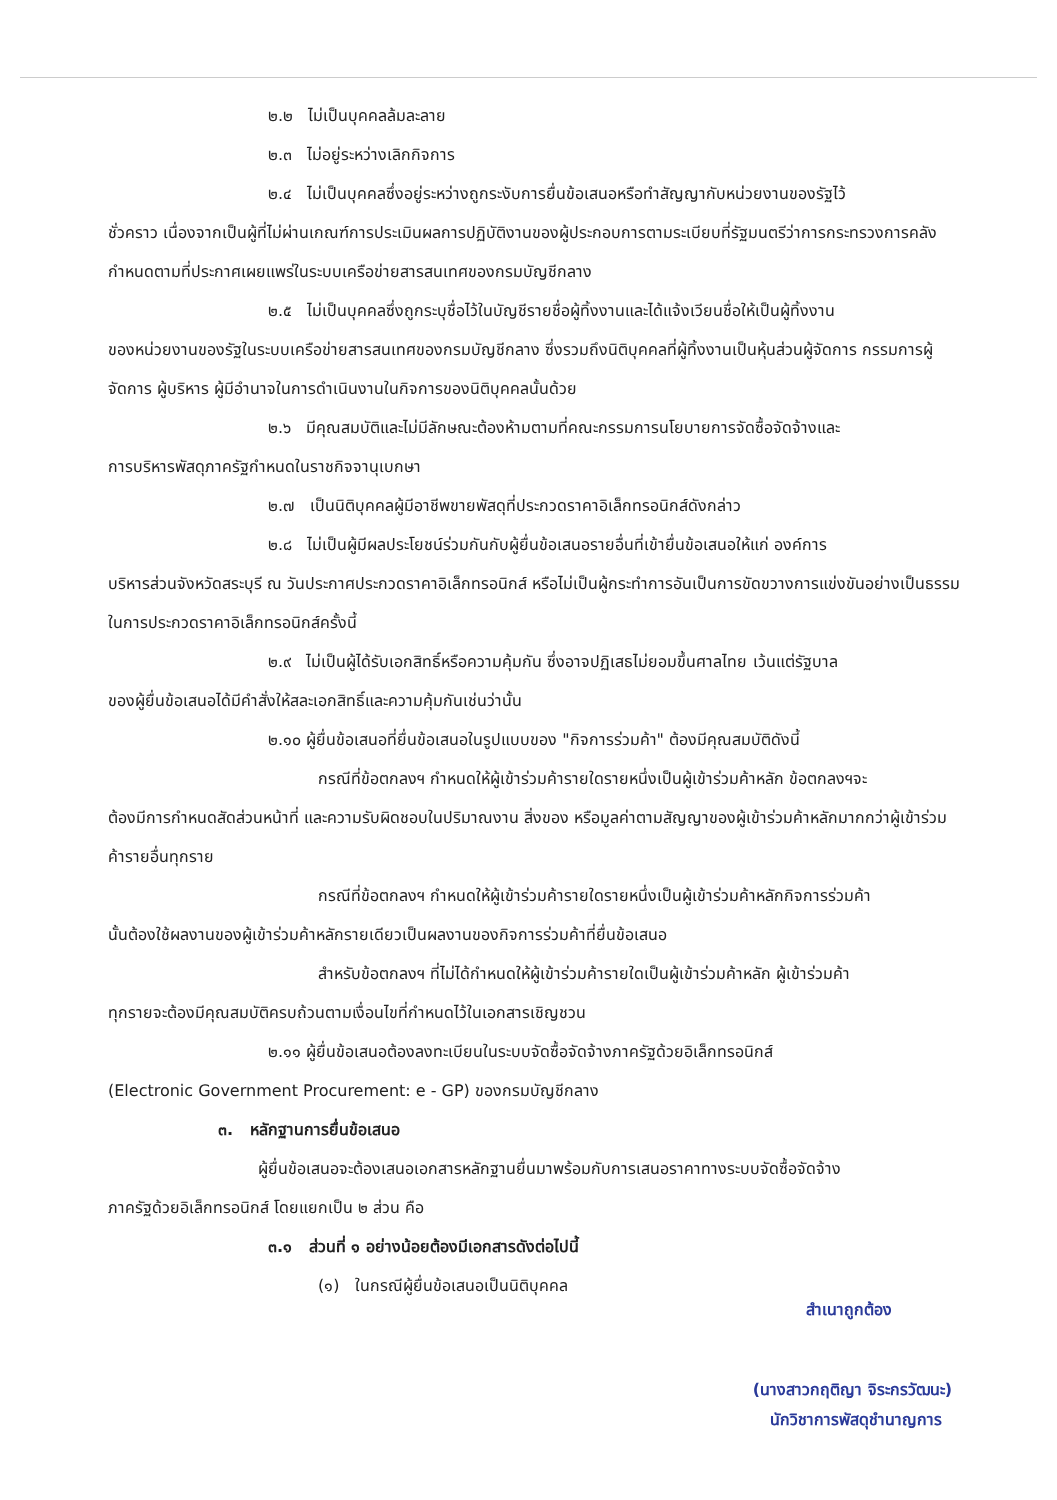๒.๒ ไม่เป็นบุคคลล้มละลาย
๒.๓ ไม่อยู่ระหว่างเลิกกิจการ
๒.๔ ไม่เป็นบุคคลซึ่งอยู่ระหว่างถูกระงับการยื่นข้อเสนอหรือทำสัญญากับหน่วยงานของรัฐไว้
ชั่วคราว เนื่องจากเป็นผู้ที่ไม่ผ่านเกณฑ์การประเมินผลการปฏิบัติงานของผู้ประกอบการตามระเบียบที่รัฐมนตรีว่าการกระทรวงการคลังกำหนดตามที่ประกาศเผยแพร่ในระบบเครือข่ายสารสนเทศของกรมบัญชีกลาง
๒.๕ ไม่เป็นบุคคลซึ่งถูกระบุชื่อไว้ในบัญชีรายชื่อผู้ทิ้งงานและได้แจ้งเวียนชื่อให้เป็นผู้ทิ้งงาน
ของหน่วยงานของรัฐในระบบเครือข่ายสารสนเทศของกรมบัญชีกลาง ซึ่งรวมถึงนิติบุคคลที่ผู้ทิ้งงานเป็นหุ้นส่วนผู้จัดการ กรรมการผู้จัดการ ผู้บริหาร ผู้มีอำนาจในการดำเนินงานในกิจการของนิติบุคคลนั้นด้วย
๒.๖ มีคุณสมบัติและไม่มีลักษณะต้องห้ามตามที่คณะกรรมการนโยบายการจัดซื้อจัดจ้างและ
การบริหารพัสดุภาครัฐกำหนดในราชกิจจานุเบกษา
๒.๗ เป็นนิติบุคคลผู้มีอาชีพขายพัสดุที่ประกวดราคาอิเล็กทรอนิกส์ดังกล่าว
๒.๘ ไม่เป็นผู้มีผลประโยชน์ร่วมกันกับผู้ยื่นข้อเสนอรายอื่นที่เข้ายื่นข้อเสนอให้แก่ องค์การ
บริหารส่วนจังหวัดสระบุรี ณ วันประกาศประกวดราคาอิเล็กทรอนิกส์ หรือไม่เป็นผู้กระทำการอันเป็นการขัดขวางการแข่งขันอย่างเป็นธรรมในการประกวดราคาอิเล็กทรอนิกส์ครั้งนี้
๒.๙ ไม่เป็นผู้ได้รับเอกสิทธิ์หรือความคุ้มกัน ซึ่งอาจปฏิเสธไม่ยอมขึ้นศาลไทย เว้นแต่รัฐบาล
ของผู้ยื่นข้อเสนอได้มีคำสั่งให้สละเอกสิทธิ์และความคุ้มกันเช่นว่านั้น
๒.๑๐ ผู้ยื่นข้อเสนอที่ยื่นข้อเสนอในรูปแบบของ "กิจการร่วมค้า" ต้องมีคุณสมบัติดังนี้
กรณีที่ข้อตกลงฯ กำหนดให้ผู้เข้าร่วมค้ารายใดรายหนึ่งเป็นผู้เข้าร่วมค้าหลัก ข้อตกลงฯจะ
ต้องมีการกำหนดสัดส่วนหน้าที่ และความรับผิดชอบในปริมาณงาน สิ่งของ หรือมูลค่าตามสัญญาของผู้เข้าร่วมค้าหลักมากกว่าผู้เข้าร่วมค้ารายอื่นทุกราย
กรณีที่ข้อตกลงฯ กำหนดให้ผู้เข้าร่วมค้ารายใดรายหนึ่งเป็นผู้เข้าร่วมค้าหลักกิจการร่วมค้า
นั้นต้องใช้ผลงานของผู้เข้าร่วมค้าหลักรายเดียวเป็นผลงานของกิจการร่วมค้าที่ยื่นข้อเสนอ
สำหรับข้อตกลงฯ ที่ไม่ได้กำหนดให้ผู้เข้าร่วมค้ารายใดเป็นผู้เข้าร่วมค้าหลัก ผู้เข้าร่วมค้า
ทุกรายจะต้องมีคุณสมบัติครบถ้วนตามเงื่อนไขที่กำหนดไว้ในเอกสารเชิญชวน
๒.๑๑ ผู้ยื่นข้อเสนอต้องลงทะเบียนในระบบจัดซื้อจัดจ้างภาครัฐด้วยอิเล็กทรอนิกส์
(Electronic Government Procurement: e - GP) ของกรมบัญชีกลาง
๓. หลักฐานการยื่นข้อเสนอ
ผู้ยื่นข้อเสนอจะต้องเสนอเอกสารหลักฐานยื่นมาพร้อมกับการเสนอราคาทางระบบจัดซื้อจัดจ้าง
ภาครัฐด้วยอิเล็กทรอนิกส์ โดยแยกเป็น ๒ ส่วน คือ
๓.๑ ส่วนที่ ๑ อย่างน้อยต้องมีเอกสารดังต่อไปนี้
(๑) ในกรณีผู้ยื่นข้อเสนอเป็นนิติบุคคล
สำเนาถูกต้อง
(นางสาวกฤติญา จิระกรวัฒนะ)
นักวิชาการพัสดุชำนาญการ